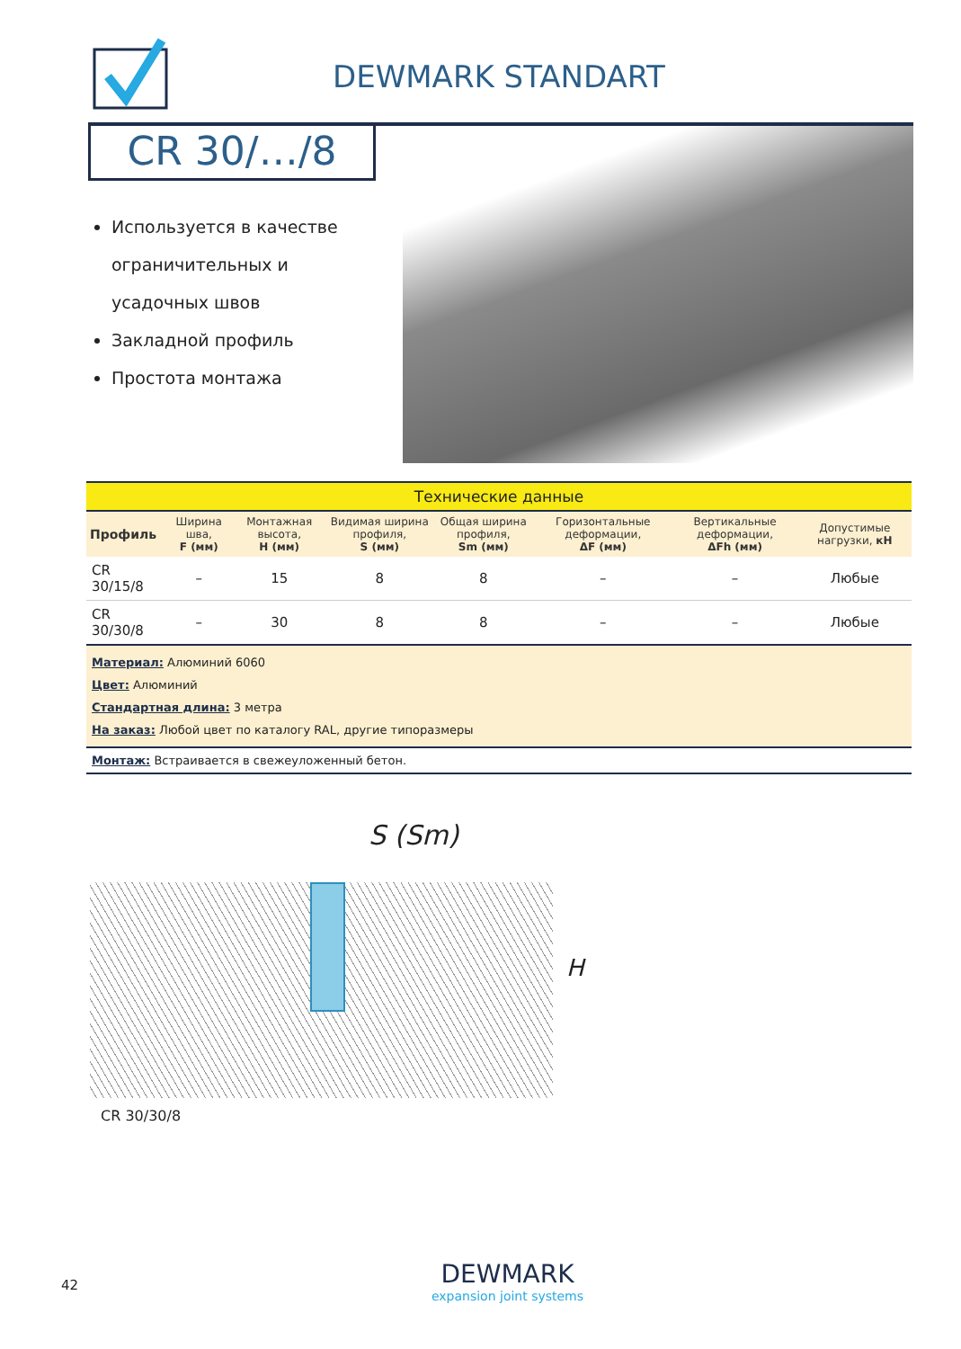DEWMARK STANDART
CR 30/…/8
Используется в качестве ограничительных и усадочных швов
Закладной профиль
Простота монтажа
| Технические данные | | | | | | | |
| Профиль | Ширина шва, F (мм) | Монтажная высота, H (мм) | Видимая ширина профиля, S (мм) | Общая ширина профиля, Sm (мм) | Горизонтальные деформации, ΔF (мм) | Вертикальные деформации, ΔFh (мм) | Допустимые нагрузки, кН |
| CR 30/15/8 | – | 15 | 8 | 8 | – | – | Любые |
| CR 30/30/8 | – | 30 | 8 | 8 | – | – | Любые |
| Материал: Алюминий 6060 Цвет: Алюминий Стандартная длина: 3 метра На заказ: Любой цвет по каталогу RAL, другие типоразмеры | | | | | | | |
| Монтаж: Встраивается в свежеуложенный бетон. | | | | | | | |
S (Sm)
H
CR 30/30/8
42
DEWMARK
expansion joint systems